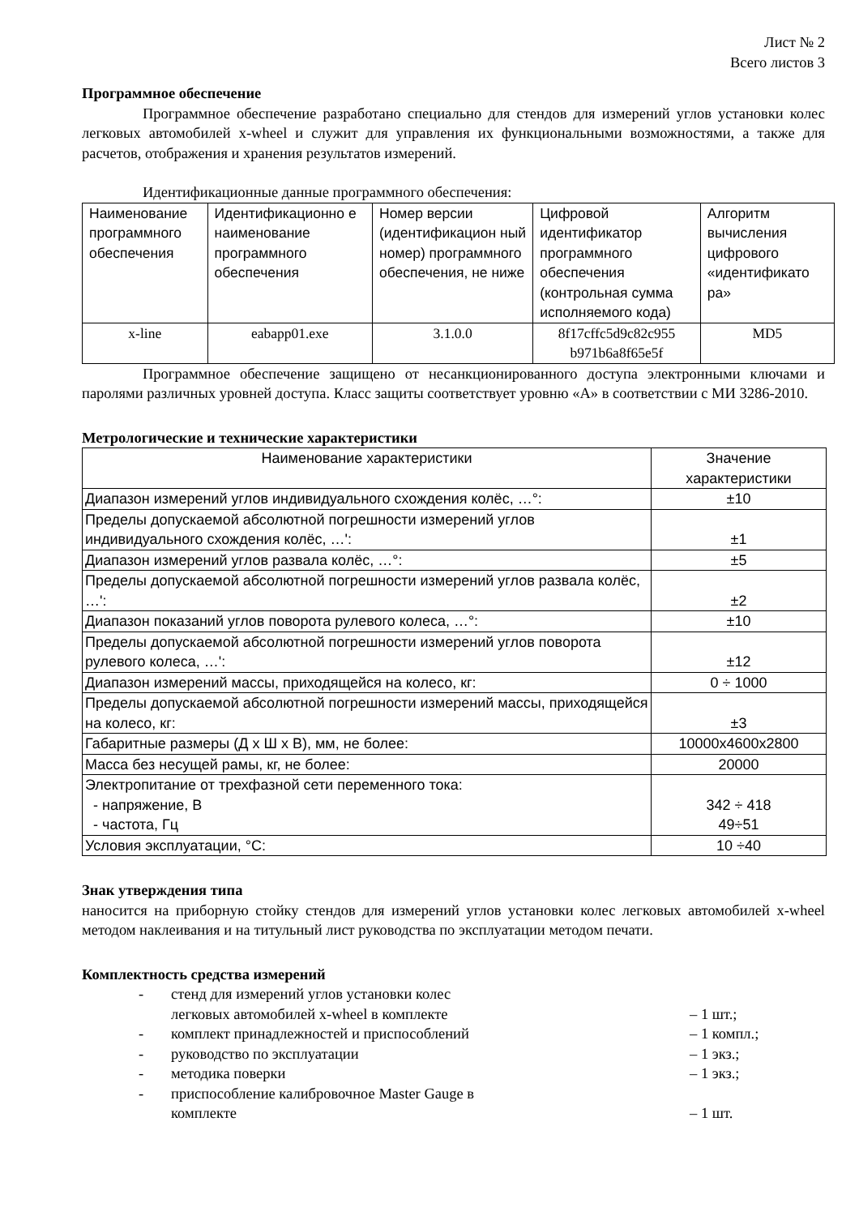Лист № 2
Всего листов 3
Программное обеспечение
Программное обеспечение разработано специально для стендов для измерений углов установки колес легковых автомобилей x-wheel и служит для управления их функциональными возможностями, а также для расчетов, отображения и хранения результатов измерений.
Идентификационные данные программного обеспечения:
| Наименование программного обеспечения | Идентификационно е наименование программного обеспечения | Номер версии (идентификацион ный номер) программного обеспечения, не ниже | Цифровой идентификатор программного обеспечения (контрольная сумма исполняемого кода) | Алгоритм вычисления цифрового «идентификато ра» |
| --- | --- | --- | --- | --- |
| x-line | eabapp01.exe | 3.1.0.0 | 8f17cffc5d9c82c955 b971b6a8f65e5f | MD5 |
Программное обеспечение защищено от несанкционированного доступа электронными ключами и паролями различных уровней доступа. Класс защиты соответствует уровню «А» в соответствии с МИ 3286-2010.
Метрологические и технические характеристики
| Наименование характеристики | Значение характеристики |
| --- | --- |
| Диапазон измерений углов индивидуального схождения колёс, …°: | ±10 |
| Пределы допускаемой абсолютной погрешности измерений углов индивидуального схождения колёс, …': | ±1 |
| Диапазон измерений углов развала колёс, …°: | ±5 |
| Пределы допускаемой абсолютной погрешности измерений углов развала колёс, …': | ±2 |
| Диапазон показаний углов поворота рулевого колеса, …°: | ±10 |
| Пределы допускаемой абсолютной погрешности измерений углов поворота рулевого колеса, …': | ±12 |
| Диапазон измерений массы, приходящейся на колесо, кг: | 0 ÷ 1000 |
| Пределы допускаемой абсолютной погрешности измерений массы, приходящейся на колесо, кг: | ±3 |
| Габаритные размеры (Д х Ш х В), мм, не более: | 10000x4600x2800 |
| Масса без несущей рамы, кг, не более: | 20000 |
| Электропитание от трехфазной сети переменного тока: - напряжение, В - частота, Гц | 342 ÷ 418 49÷51 |
| Условия эксплуатации, °С: | 10 ÷40 |
Знак утверждения типа
наносится на приборную стойку стендов для измерений углов установки колес легковых автомобилей x-wheel методом наклеивания и на титульный лист руководства по эксплуатации методом печати.
Комплектность средства измерений
- стенд для измерений углов установки колес
легковых автомобилей x-wheel в комплекте – 1 шт.;
- комплект принадлежностей и приспособлений – 1 компл.;
- руководство по эксплуатации – 1 экз.;
- методика поверки – 1 экз.;
- приспособление калибровочное Master Gauge в
комплекте – 1 шт.